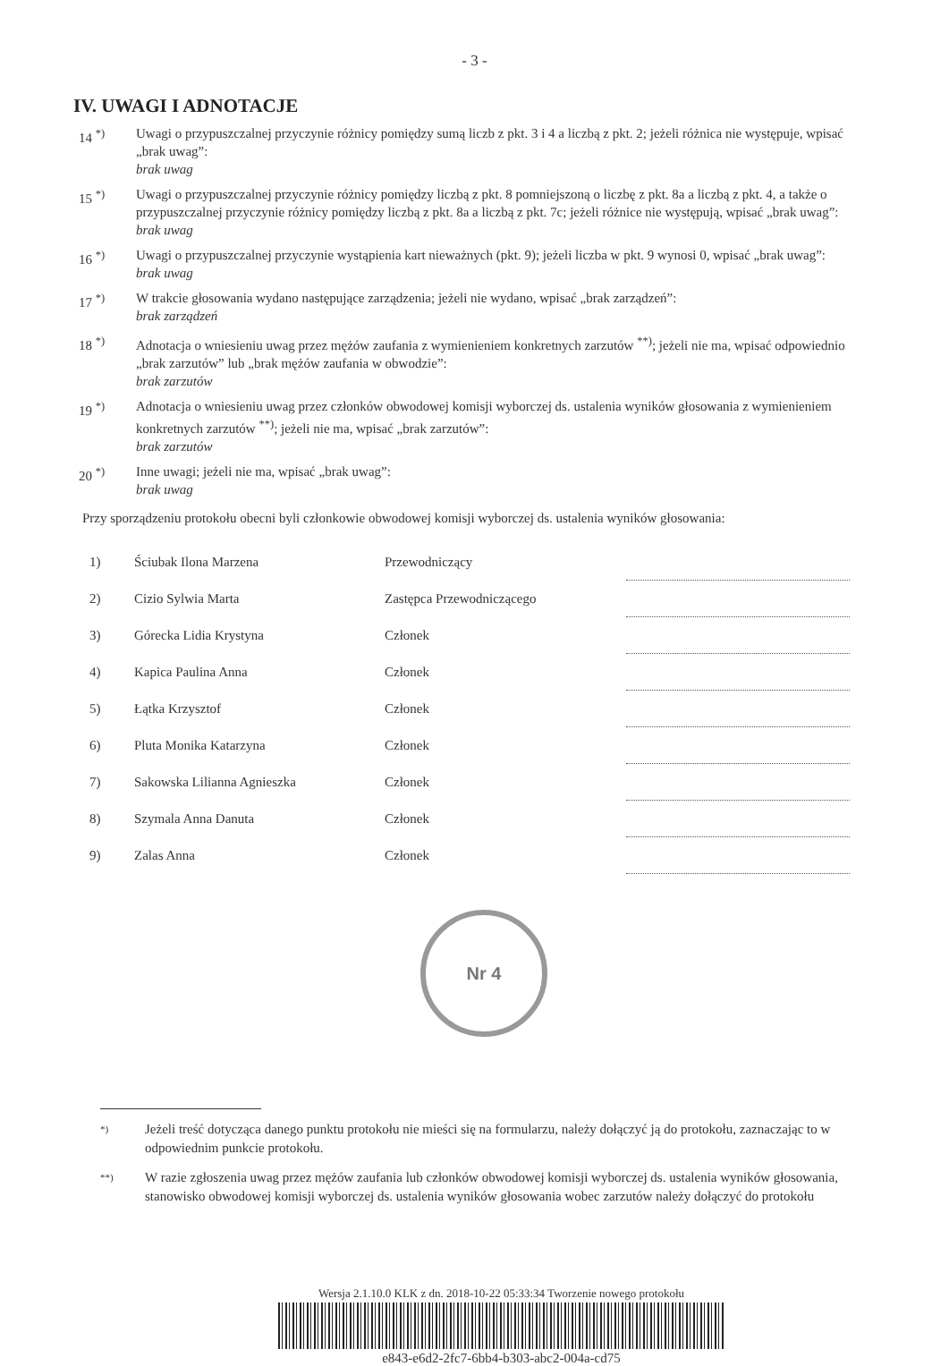- 3 -
IV. UWAGI I ADNOTACJE
14 <sup>*)</sup> Uwagi o przypuszczalnej przyczynie różnicy pomiędzy sumą liczb z pkt. 3 i 4 a liczbą z pkt. 2; jeżeli różnica nie występuje, wpisać „brak uwag”:
brak uwag
15 <sup>*)</sup> Uwagi o przypuszczalnej przyczynie różnicy pomiędzy liczbą z pkt. 8 pomniejszoną o liczbę z pkt. 8a a liczbą z pkt. 4, a także o przypuszczalnej przyczynie różnicy pomiędzy liczbą z pkt. 8a a liczbą z pkt. 7c; jeżeli różnice nie występują, wpisać „brak uwag”:
brak uwag
16 <sup>*)</sup> Uwagi o przypuszczalnej przyczynie wystąpienia kart nieważnych (pkt. 9); jeżeli liczba w pkt. 9 wynosi 0, wpisać „brak uwag”:
brak uwag
17 <sup>*)</sup> W trakcie głosowania wydano następujące zarządzenia; jeżeli nie wydano, wpisać „brak zarządzeń”:
brak zarządzeń
18 <sup>*)</sup> Adnotacja o wniesieniu uwag przez mężów zaufania z wymienieniem konkretnych zarzutów <sup>**)</sup>; jeżeli nie ma, wpisać odpowiednio „brak zarzutów” lub „brak mężów zaufania w obwodzie”:
brak zarzutów
19 <sup>*)</sup> Adnotacja o wniesieniu uwag przez członków obwodowej komisji wyborczej ds. ustalenia wyników głosowania z wymienieniem konkretnych zarzutów <sup>**)</sup>; jeżeli nie ma, wpisać „brak zarzutów”:
brak zarzutów
20 <sup>*)</sup> Inne uwagi; jeżeli nie ma, wpisać „brak uwag”:
brak uwag
Przy sporządzeniu protokołu obecni byli członkowie obwodowej komisji wyborczej ds. ustalenia wyników głosowania:
| 1) | Ściubak Ilona Marzena | Przewodniczący | |
| 2) | Cizio Sylwia Marta | Zastępca Przewodniczącego | |
| 3) | Górecka Lidia Krystyna | Członek | |
| 4) | Kapica Paulina Anna | Członek | |
| 5) | Łątka Krzysztof | Członek | |
| 6) | Pluta Monika Katarzyna | Członek | |
| 7) | Sakowska Lilianna Agnieszka | Członek | |
| 8) | Szymala Anna Danuta | Członek | |
| 9) | Zalas Anna | Członek | |
Nr 4
*)
Jeżeli treść dotycząca danego punktu protokołu nie mieści się na formularzu, należy dołączyć ją do protokołu, zaznaczając to w odpowiednim punkcie protokołu.
**)
W razie zgłoszenia uwag przez mężów zaufania lub członków obwodowej komisji wyborczej ds. ustalenia wyników głosowania, stanowisko obwodowej komisji wyborczej ds. ustalenia wyników głosowania wobec zarzutów należy dołączyć do protokołu
Wersja 2.1.10.0 KLK z dn. 2018-10-22 05:33:34 Tworzenie nowego protokołu
e843-e6d2-2fc7-6bb4-b303-abc2-004a-cd75